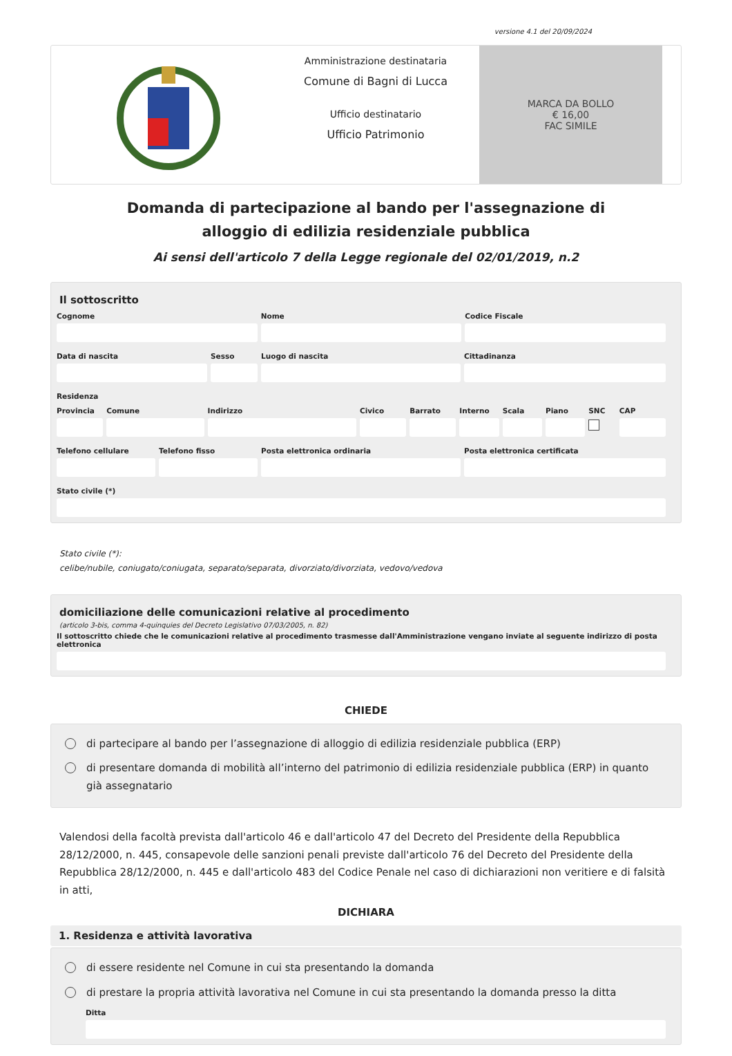versione 4.1 del 20/09/2024
Amministrazione destinataria
Comune di Bagni di Lucca
Ufficio destinatario
Ufficio Patrimonio
MARCA DA BOLLO
€ 16,00
FAC SIMILE
Domanda di partecipazione al bando per l'assegnazione di alloggio di edilizia residenziale pubblica
Ai sensi dell'articolo 7 della Legge regionale del 02/01/2019, n.2
Il sottoscritto
Cognome Nome Codice Fiscale
Data di nascita Sesso Luogo di nascita Cittadinanza
Residenza
Provincia
Comune Indirizzo Civico Barrato Interno
Scala Piano SNC CAP
Telefono cellulare
Telefono fisso Posta elettronica ordinaria Posta elettronica certificata
Stato civile (*)
Stato civile (*):
celibe/nubile, coniugato/coniugata, separato/separata, divorziato/divorziata, vedovo/vedova
domiciliazione delle comunicazioni relative al procedimento
(articolo 3-bis, comma 4-quinquies del Decreto Legislativo 07/03/2005, n. 82)
Il sottoscritto chiede che le comunicazioni relative al procedimento trasmesse dall'Amministrazione vengano inviate al seguente indirizzo di posta elettronica
CHIEDE
di partecipare al bando per l’assegnazione di alloggio di edilizia residenziale pubblica (ERP)
di presentare domanda di mobilità all’interno del patrimonio di edilizia residenziale pubblica (ERP) in quanto già assegnatario
Valendosi della facoltà prevista dall'articolo 46 e dall'articolo 47 del Decreto del Presidente della Repubblica 28/12/2000, n. 445, consapevole delle sanzioni penali previste dall'articolo 76 del Decreto del Presidente della Repubblica 28/12/2000, n. 445 e dall'articolo 483 del Codice Penale nel caso di dichiarazioni non veritiere e di falsità in atti,
DICHIARA
1. Residenza e attività lavorativa
di essere residente nel Comune in cui sta presentando la domanda
di prestare la propria attività lavorativa nel Comune in cui sta presentando la domanda presso la ditta
Ditta